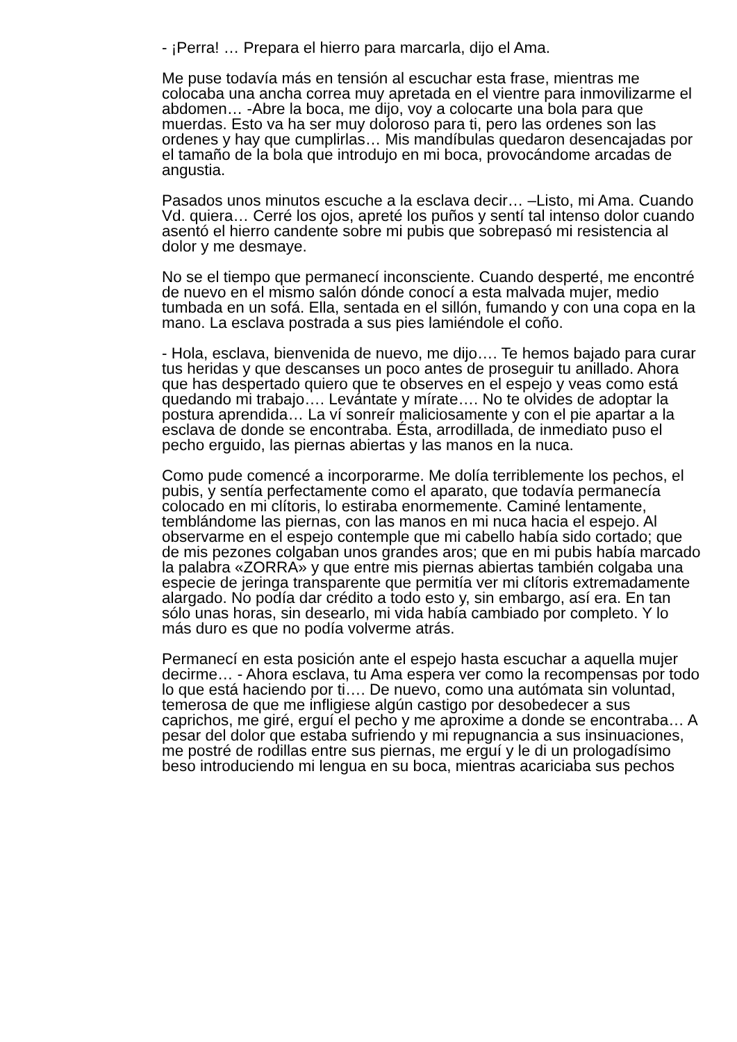- ¡Perra! … Prepara el hierro para marcarla, dijo el Ama.
Me puse todavía más en tensión al escuchar esta frase, mientras me colocaba una ancha correa muy apretada en el vientre para inmovilizarme el abdomen… -Abre la boca, me dijo, voy a colocarte una bola para que muerdas. Esto va ha ser muy doloroso para ti, pero las ordenes son las ordenes y hay que cumplirlas… Mis mandíbulas quedaron desencajadas por el tamaño de la bola que introdujo en mi boca, provocándome arcadas de angustia.
Pasados unos minutos escuche a la esclava decir… –Listo, mi Ama. Cuando Vd. quiera… Cerré los ojos, apreté los puños y sentí tal intenso dolor cuando asentó el hierro candente sobre mi pubis que sobrepasó mi resistencia al dolor y me desmaye.
No se el tiempo que permanecí inconsciente. Cuando desperté, me encontré de nuevo en el mismo salón dónde conocí a esta malvada mujer, medio tumbada en un sofá. Ella, sentada en el sillón, fumando y con una copa en la mano. La esclava postrada a sus pies lamiéndole el coño.
- Hola, esclava, bienvenida de nuevo, me dijo…. Te hemos bajado para curar tus heridas y que descanses un poco antes de proseguir tu anillado. Ahora que has despertado quiero que te observes en el espejo y veas como está quedando mi trabajo…. Levántate y mírate…. No te olvides de adoptar la postura aprendida… La ví sonreír maliciosamente y con el pie apartar a la esclava de donde se encontraba. Ésta, arrodillada, de inmediato puso el pecho erguido, las piernas abiertas y las manos en la nuca.
Como pude comencé a incorporarme. Me dolía terriblemente los pechos, el pubis, y sentía perfectamente como el aparato, que todavía permanecía colocado en mi clítoris, lo estiraba enormemente. Caminé lentamente, temblándome las piernas, con las manos en mi nuca hacia el espejo. Al observarme en el espejo contemple que mi cabello había sido cortado; que de mis pezones colgaban unos grandes aros; que en mi pubis había marcado la palabra «ZORRA» y que entre mis piernas abiertas también colgaba una especie de jeringa transparente que permitía ver mi clítoris extremadamente alargado. No podía dar crédito a todo esto y, sin embargo, así era. En tan sólo unas horas, sin desearlo, mi vida había cambiado por completo. Y lo más duro es que no podía volverme atrás.
Permanecí en esta posición ante el espejo hasta escuchar a aquella mujer decirme… - Ahora esclava, tu Ama espera ver como la recompensas por todo lo que está haciendo por ti…. De nuevo, como una autómata sin voluntad, temerosa de que me infligiese algún castigo por desobedecer a sus caprichos, me giré, erguí el pecho y me aproxime a donde se encontraba… A pesar del dolor que estaba sufriendo y mi repugnancia a sus insinuaciones, me postré de rodillas entre sus piernas, me erguí y le di un prologadísimo beso introduciendo mi lengua en su boca, mientras acariciaba sus pechos